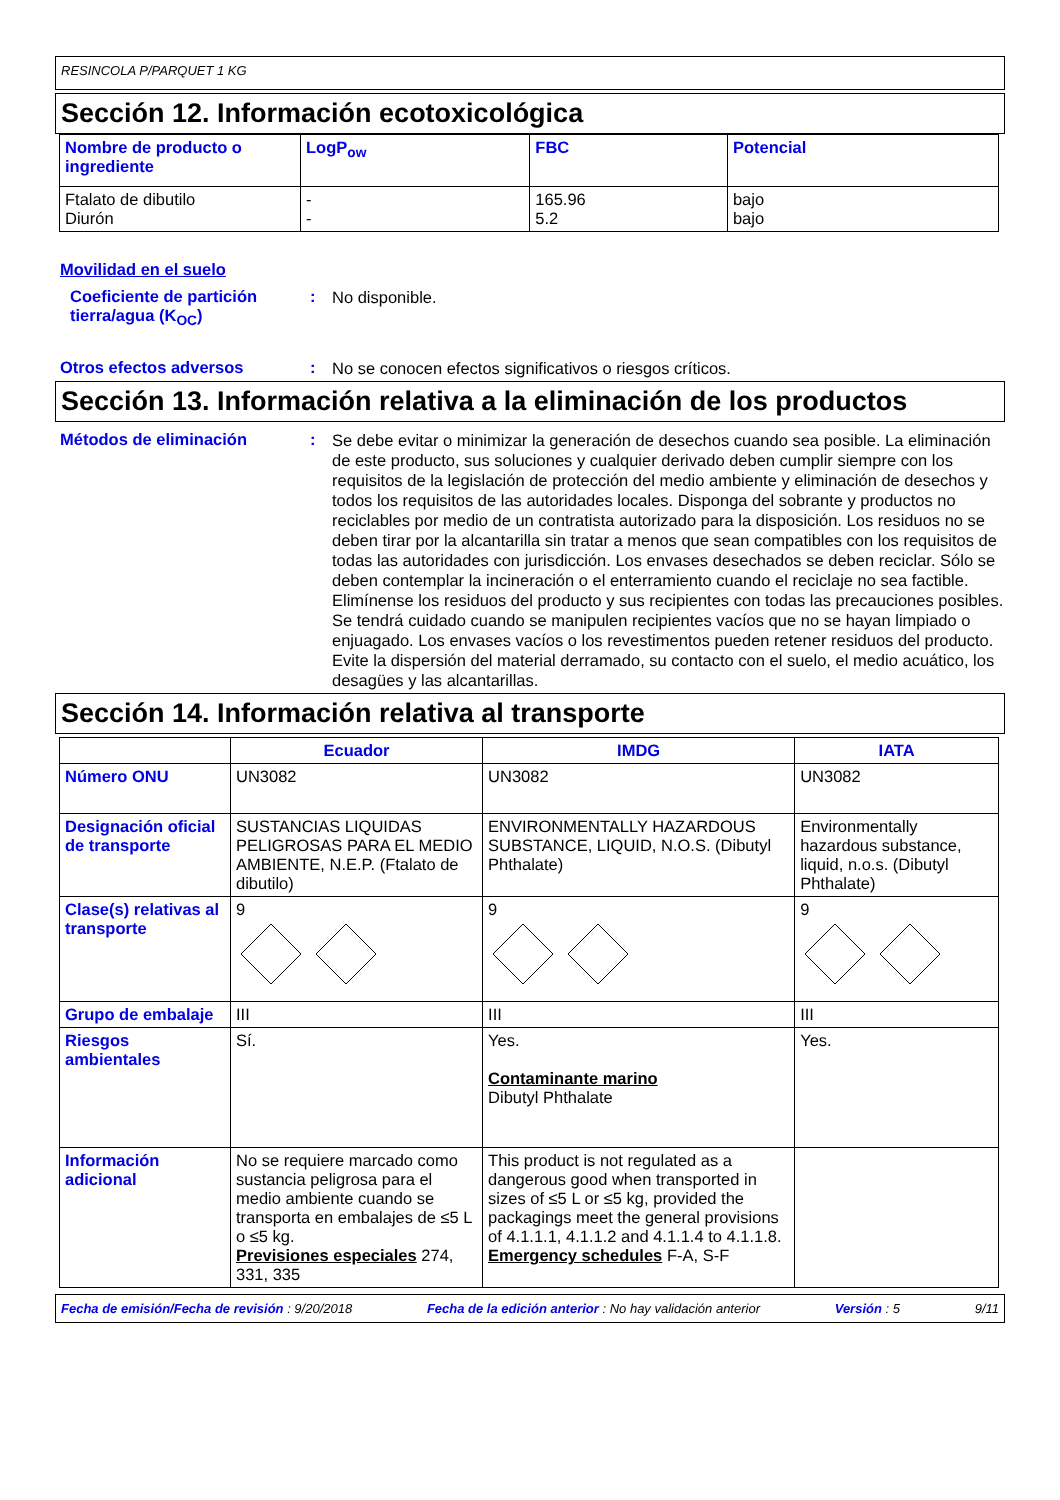RESINCOLA P/PARQUET 1 KG
Sección 12. Información ecotoxicológica
| Nombre de producto o ingrediente | LogP<sub>ow</sub> | FBC | Potencial |
| --- | --- | --- | --- |
| Ftalato de dibutilo Diurón | - - | 165.96 5.2 | bajo bajo |
Movilidad en el suelo
Coeficiente de partición tierra/agua (K<sub>OC</sub>)
:
No disponible.
Otros efectos adversos :
No se conocen efectos significativos o riesgos críticos.
Sección 13. Información relativa a la eliminación de los productos
Métodos de eliminación :
Se debe evitar o minimizar la generación de desechos cuando sea posible. La eliminación de este producto, sus soluciones y cualquier derivado deben cumplir siempre con los requisitos de la legislación de protección del medio ambiente y eliminación de desechos y todos los requisitos de las autoridades locales. Disponga del sobrante y productos no reciclables por medio de un contratista autorizado para la disposición. Los residuos no se deben tirar por la alcantarilla sin tratar a menos que sean compatibles con los requisitos de todas las autoridades con jurisdicción. Los envases desechados se deben reciclar. Sólo se deben contemplar la incineración o el enterramiento cuando el reciclaje no sea factible. Elimínense los residuos del producto y sus recipientes con todas las precauciones posibles. Se tendrá cuidado cuando se manipulen recipientes vacíos que no se hayan limpiado o enjuagado. Los envases vacíos o los revestimentos pueden retener residuos del producto. Evite la dispersión del material derramado, su contacto con el suelo, el medio acuático, los desagües y las alcantarillas.
Sección 14. Información relativa al transporte
| | Ecuador | IMDG | IATA |
| --- | --- | --- | --- |
| Número ONU | UN3082 | UN3082 | UN3082 |
| Designación oficial de transporte | SUSTANCIAS LIQUIDAS PELIGROSAS PARA EL MEDIO AMBIENTE, N.E.P. (Ftalato de dibutilo) | ENVIRONMENTALLY HAZARDOUS SUBSTANCE, LIQUID, N.O.S. (Dibutyl Phthalate) | Environmentally hazardous substance, liquid, n.o.s. (Dibutyl Phthalate) |
| Clase(s) relativas al transporte | 9 | 9 | 9 |
| Grupo de embalaje | III | III | III |
| Riesgos ambientales | Sí. | Yes. Contaminante marino Dibutyl Phthalate | Yes. |
| Información adicional | No se requiere marcado como sustancia peligrosa para el medio ambiente cuando se transporta en embalajes de ≤5 L o ≤5 kg. Previsiones especiales 274, 331, 335 | This product is not regulated as a dangerous good when transported in sizes of ≤5 L or ≤5 kg, provided the packagings meet the general provisions of 4.1.1.1, 4.1.1.2 and 4.1.1.4 to 4.1.1.8. Emergency schedules F-A, S-F | |
Fecha de emisión/Fecha de revisión : 9/20/2018 Fecha de la edición anterior : No hay validación anterior Versión : 5 9/11